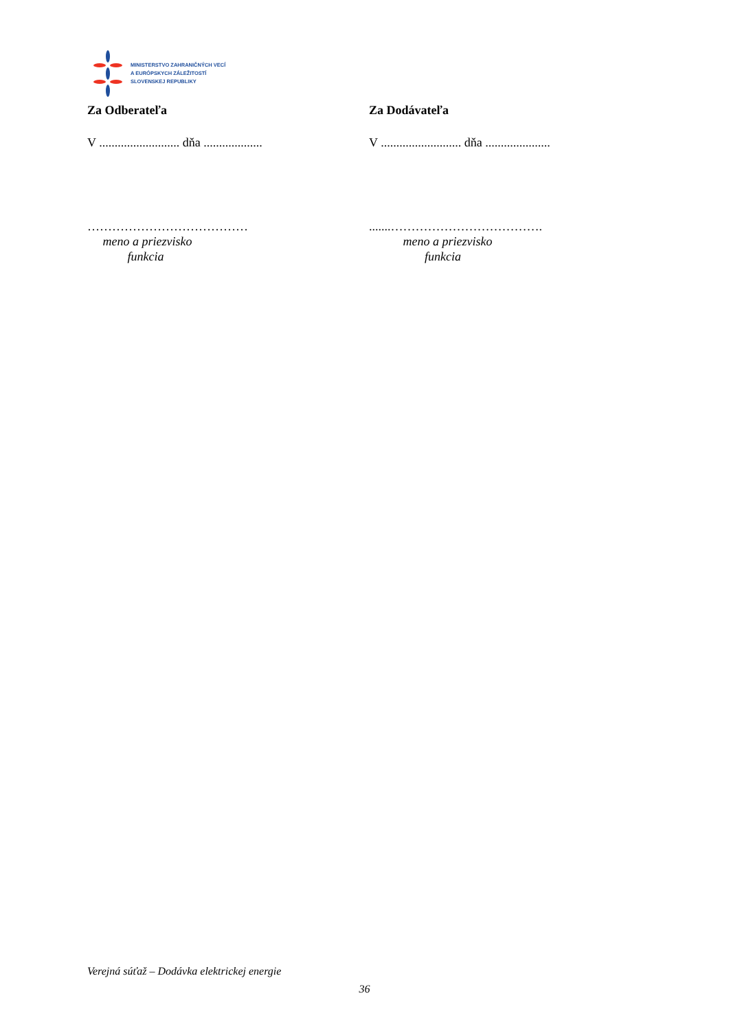MINISTERSTVO ZAHRANIČNÝCH VECÍ
A EURÓPSKYCH ZÁLEŽITOSTÍ
SLOVENSKEJ REPUBLIKY
Za Odberateľa
V .......................... dňa ...................
…………………………………
meno a priezvisko
funkcia
Za Dodávateľa
V .......................... dňa .....................
.......……………………………….
meno a priezvisko
funkcia
Verejná súťaž – Dodávka elektrickej energie
36